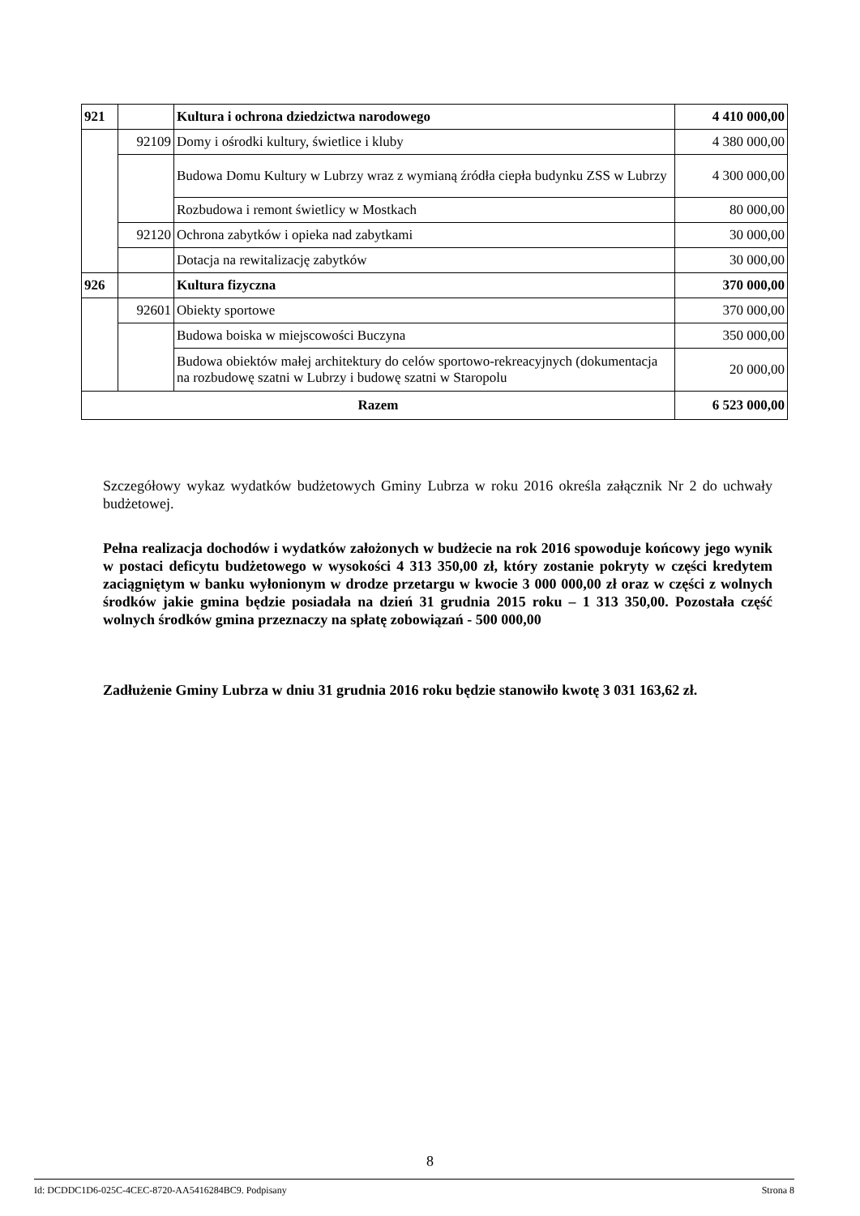| 921 | | Kultura i ochrona dziedzictwa narodowego | 4 410 000,00 |
| | 92109 | Domy i ośrodki kultury, świetlice i kluby | 4 380 000,00 |
| | | Budowa Domu Kultury w Lubrzy wraz z wymianą źródła ciepła budynku ZSS w Lubrzy | 4 300 000,00 |
| | | Rozbudowa i remont świetlicy w Mostkach | 80 000,00 |
| | 92120 | Ochrona zabytków i opieka nad zabytkami | 30 000,00 |
| | | Dotacja na rewitalizację zabytków | 30 000,00 |
| 926 | | Kultura fizyczna | 370 000,00 |
| | 92601 | Obiekty sportowe | 370 000,00 |
| | | Budowa boiska w miejscowości Buczyna | 350 000,00 |
| | | Budowa obiektów małej architektury do celów sportowo-rekreacyjnych (dokumentacja na rozbudowę szatni w Lubrzy i budowę szatni w Staropolu | 20 000,00 |
| Razem | | | 6 523 000,00 |
Szczegółowy wykaz wydatków budżetowych Gminy Lubrza w roku 2016 określa załącznik Nr 2 do uchwały budżetowej.
Pełna realizacja dochodów i wydatków założonych w budżecie na rok 2016 spowoduje końcowy jego wynik w postaci deficytu budżetowego w wysokości 4 313 350,00 zł, który zostanie pokryty w części kredytem zaciągniętym w banku wyłonionym w drodze przetargu w kwocie 3 000 000,00 zł oraz w części z wolnych środków jakie gmina będzie posiadała na dzień 31 grudnia 2015 roku – 1 313 350,00. Pozostała część wolnych środków gmina przeznaczy na spłatę zobowiązań - 500 000,00
Zadłużenie Gminy Lubrza w dniu 31 grudnia 2016 roku będzie stanowiło kwotę 3 031 163,62 zł.
8
Id: DCDDC1D6-025C-4CEC-8720-AA5416284BC9. Podpisany Strona 8